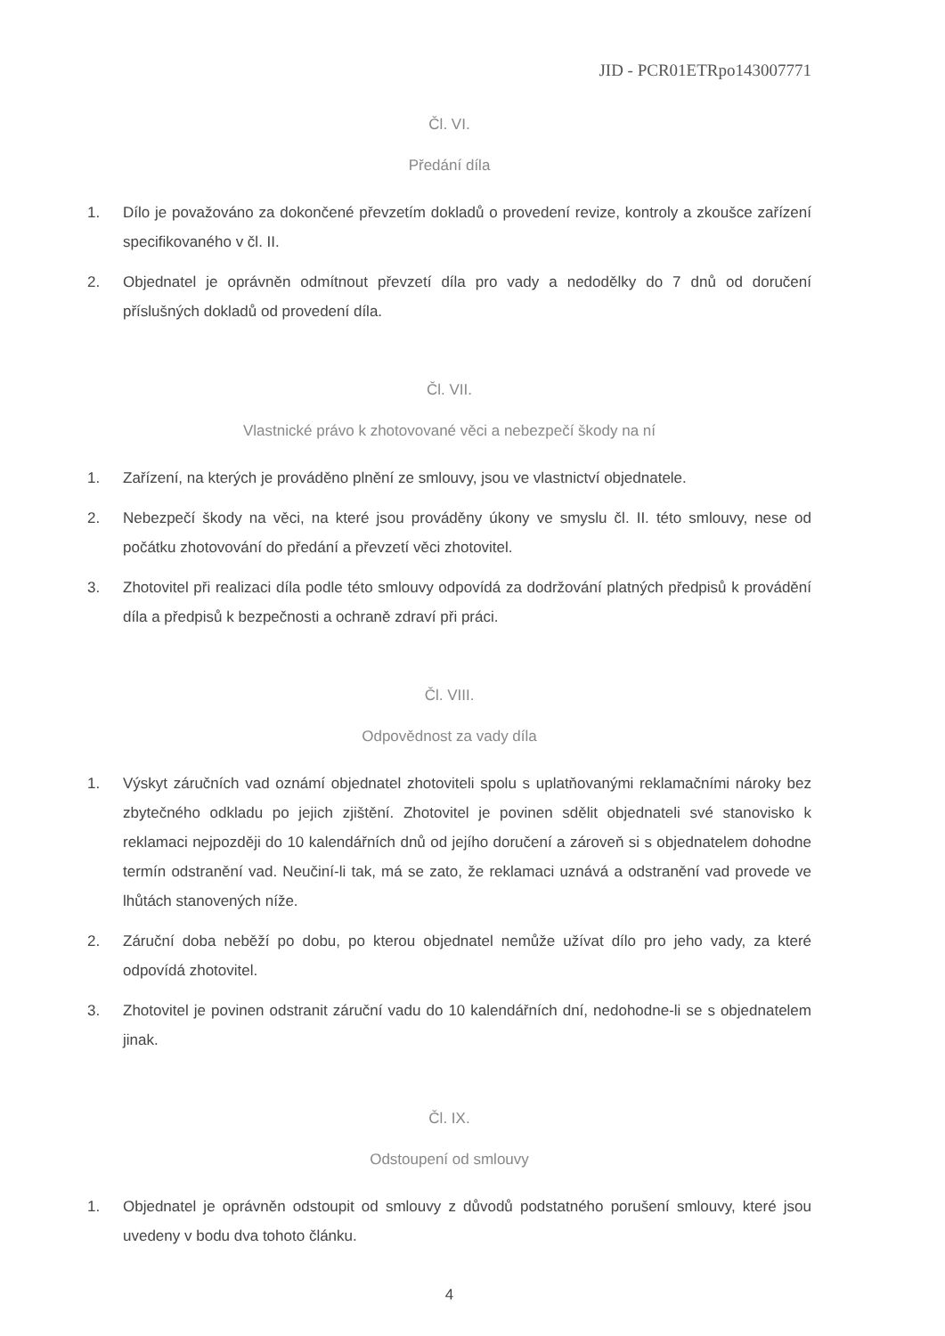JID - PCR01ETRpo143007771
Čl. VI.
Předání díla
1. Dílo je považováno za dokončené převzetím dokladů o provedení revize, kontroly a zkoušce zařízení specifikovaného v čl. II.
2. Objednatel je oprávněn odmítnout převzetí díla pro vady a nedodělky do 7 dnů od doručení příslušných dokladů od provedení díla.
Čl. VII.
Vlastnické právo k zhotovované věci a nebezpečí škody na ní
1. Zařízení, na kterých je prováděno plnění ze smlouvy, jsou ve vlastnictví objednatele.
2. Nebezpečí škody na věci, na které jsou prováděny úkony ve smyslu čl. II. této smlouvy, nese od počátku zhotovování do předání a převzetí věci zhotovitel.
3. Zhotovitel při realizaci díla podle této smlouvy odpovídá za dodržování platných předpisů k provádění díla a předpisů k bezpečnosti a ochraně zdraví při práci.
Čl. VIII.
Odpovědnost za vady díla
1. Výskyt záručních vad oznámí objednatel zhotoviteli spolu s uplatňovanými reklamačními nároky bez zbytečného odkladu po jejich zjištění. Zhotovitel je povinen sdělit objednateli své stanovisko k reklamaci nejpozději do 10 kalendářních dnů od jejího doručení a zároveň si s objednatelem dohodne termín odstranění vad. Neučiní-li tak, má se zato, že reklamaci uznává a odstranění vad provede ve lhůtách stanovených níže.
2. Záruční doba neběží po dobu, po kterou objednatel nemůže užívat dílo pro jeho vady, za které odpovídá zhotovitel.
3. Zhotovitel je povinen odstranit záruční vadu do 10 kalendářních dní, nedohodne-li se s objednatelem jinak.
Čl. IX.
Odstoupení od smlouvy
1. Objednatel je oprávněn odstoupit od smlouvy z důvodů podstatného porušení smlouvy, které jsou uvedeny v bodu dva tohoto článku.
4